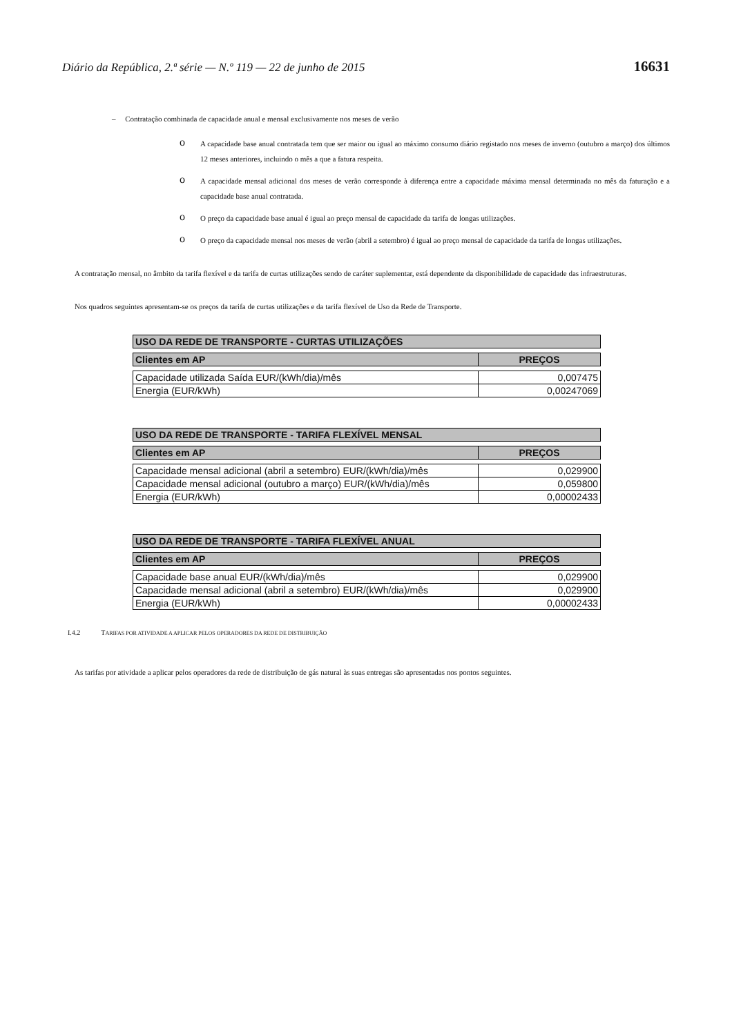Diário da República, 2.ª série — N.º 119 — 22 de junho de 2015 16631
– Contratação combinada de capacidade anual e mensal exclusivamente nos meses de verão
o
A capacidade base anual contratada tem que ser maior ou igual ao máximo consumo diário registado nos meses de inverno (outubro a março) dos últimos 12 meses anteriores, incluindo o mês a que a fatura respeita.
o
A capacidade mensal adicional dos meses de verão corresponde à diferença entre a capacidade máxima mensal determinada no mês da faturação e a capacidade base anual contratada.
o
O preço da capacidade base anual é igual ao preço mensal de capacidade da tarifa de longas utilizações.
o
O preço da capacidade mensal nos meses de verão (abril a setembro) é igual ao preço mensal de capacidade da tarifa de longas utilizações.
A contratação mensal, no âmbito da tarifa flexível e da tarifa de curtas utilizações sendo de caráter suplementar, está dependente da disponibilidade de capacidade das infraestruturas.
Nos quadros seguintes apresentam-se os preços da tarifa de curtas utilizações e da tarifa flexível de Uso da Rede de Transporte.
| USO DA REDE DE TRANSPORTE - CURTAS UTILIZAÇÕES | |
| --- | --- |
| Clientes em AP | PREÇOS |
| Capacidade utilizada Saída EUR/(kWh/dia)/mês | 0,007475 |
| Energia (EUR/kWh) | 0,00247069 |
| USO DA REDE DE TRANSPORTE - TARIFA FLEXÍVEL MENSAL | |
| --- | --- |
| Clientes em AP | PREÇOS |
| Capacidade mensal adicional (abril a setembro) EUR/(kWh/dia)/mês | 0,029900 |
| Capacidade mensal adicional (outubro a março) EUR/(kWh/dia)/mês | 0,059800 |
| Energia (EUR/kWh) | 0,00002433 |
| USO DA REDE DE TRANSPORTE - TARIFA FLEXÍVEL ANUAL | |
| --- | --- |
| Clientes em AP | PREÇOS |
| Capacidade base anual EUR/(kWh/dia)/mês | 0,029900 |
| Capacidade mensal adicional (abril a setembro) EUR/(kWh/dia)/mês | 0,029900 |
| Energia (EUR/kWh) | 0,00002433 |
I.4.2 TARIFAS POR ATIVIDADE A APLICAR PELOS OPERADORES DA REDE DE DISTRIBUIÇÃO
As tarifas por atividade a aplicar pelos operadores da rede de distribuição de gás natural às suas entregas são apresentadas nos pontos seguintes.